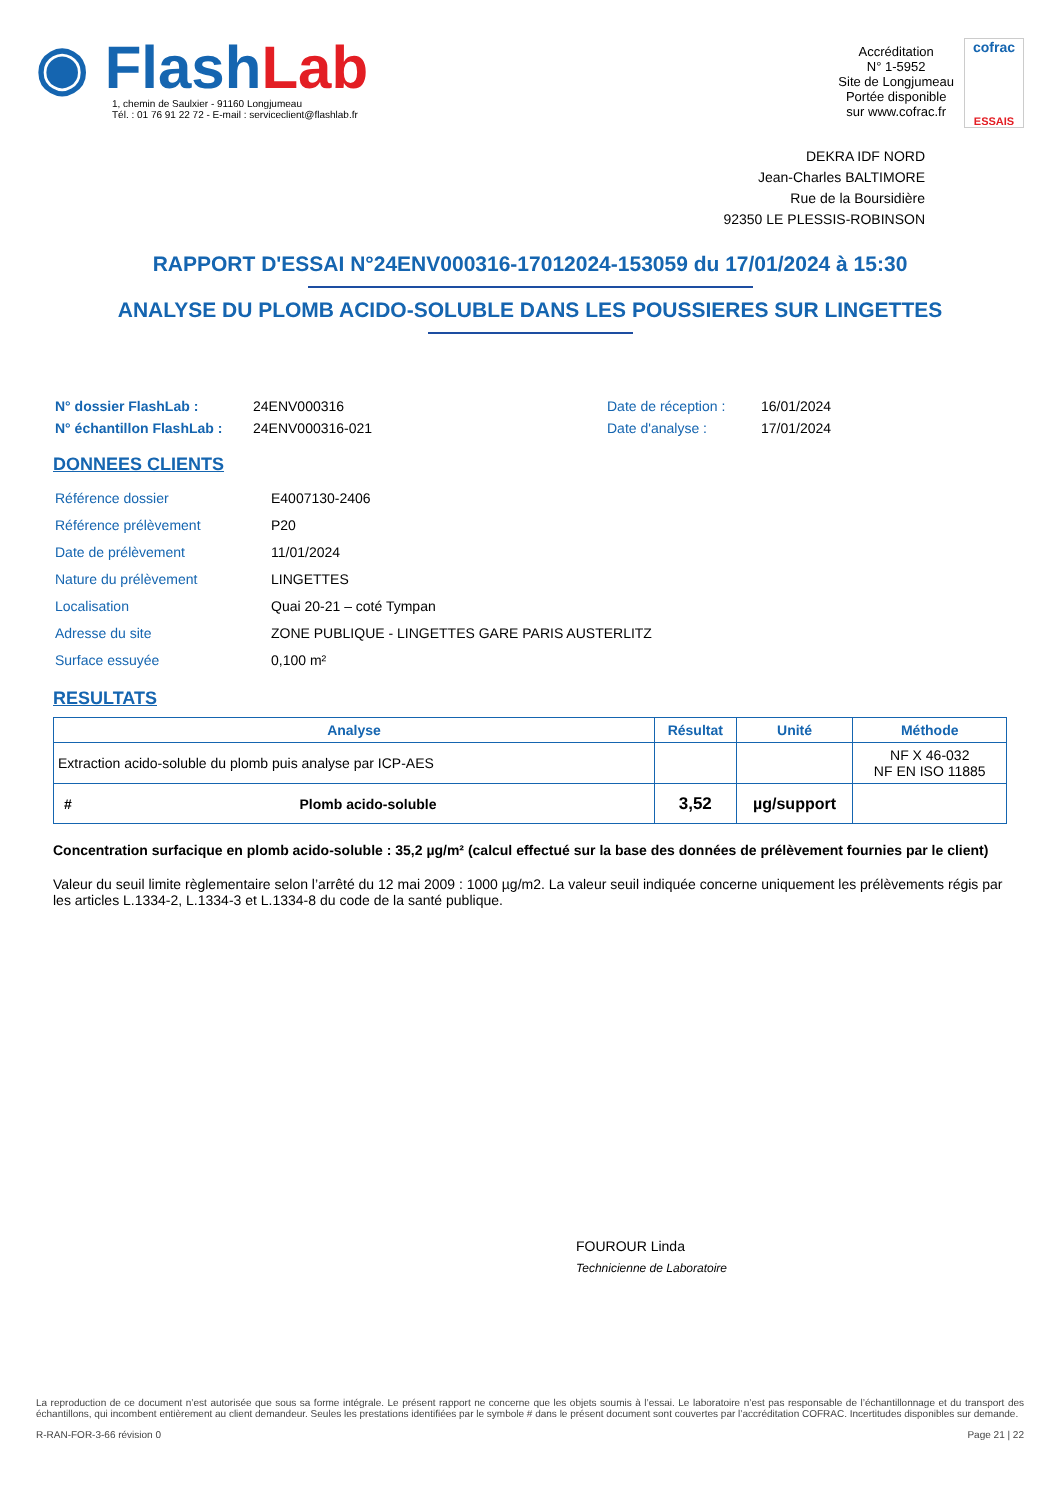◉ Flash Lab
1, chemin de Saulxier - 91160 Longjumeau
Tél. : 01 76 91 22 72 - E-mail : serviceclient@flashlab.fr
Accréditation
N° 1-5952
Site de Longjumeau
Portée disponible
sur www.cofrac.fr
cofrac
ESSAIS
DEKRA IDF NORD
Jean-Charles BALTIMORE
Rue de la Boursidière
92350 LE PLESSIS-ROBINSON
RAPPORT D'ESSAI N°24ENV000316-17012024-153059 du 17/01/2024 à 15:30
ANALYSE DU PLOMB ACIDO-SOLUBLE DANS LES POUSSIERES SUR LINGETTES
| N° dossier FlashLab : | 24ENV000316 | Date de réception : | 16/01/2024 |
| N° échantillon FlashLab : | 24ENV000316-021 | Date d'analyse : | 17/01/2024 |
DONNEES CLIENTS
| Référence dossier | E4007130-2406 |
| Référence prélèvement | P20 |
| Date de prélèvement | 11/01/2024 |
| Nature du prélèvement | LINGETTES |
| Localisation | Quai 20-21 – coté Tympan |
| Adresse du site | ZONE PUBLIQUE - LINGETTES GARE PARIS AUSTERLITZ |
| Surface essuyée | 0,100 m² |
RESULTATS
| Analyse | | Résultat | Unité | Méthode |
| --- | --- | --- | --- | --- |
| Extraction acido-soluble du plomb puis analyse par ICP-AES | | | | NF X 46-032 NF EN ISO 11885 |
| # | Plomb acido-soluble | 3,52 | µg/support | |
Concentration surfacique en plomb acido-soluble : 35,2 µg/m² (calcul effectué sur la base des données de prélèvement fournies par le client)
Valeur du seuil limite règlementaire selon l’arrêté du 12 mai 2009 : 1000 µg/m2. La valeur seuil indiquée concerne uniquement les prélèvements régis par les articles L.1334-2, L.1334-3 et L.1334-8 du code de la santé publique.
FOUROUR Linda
Technicienne de Laboratoire
La reproduction de ce document n’est autorisée que sous sa forme intégrale. Le présent rapport ne concerne que les objets soumis à l’essai. Le laboratoire n’est pas responsable de l’échantillonnage et du transport des échantillons, qui incombent entièrement au client demandeur. Seules les prestations identifiées par le symbole # dans le présent document sont couvertes par l’accréditation COFRAC. Incertitudes disponibles sur demande.
R-RAN-FOR-3-66 révision 0 Page 21 | 22